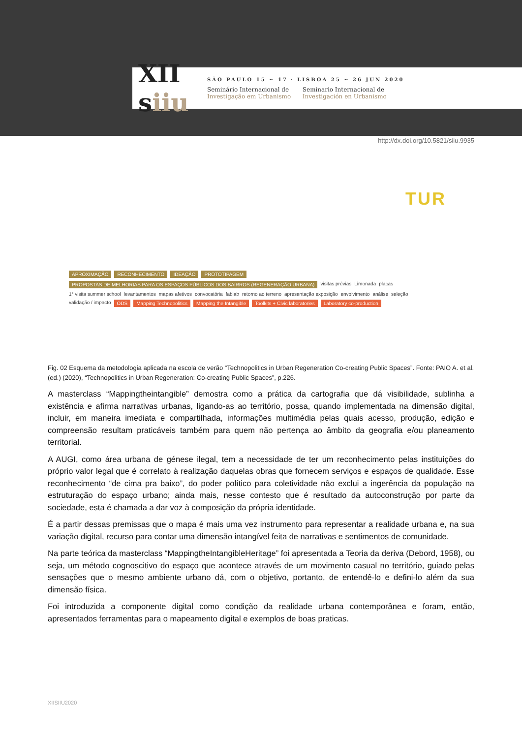XII
siiu
SÃO PAULO 15 ~ 17 · LISBOA 25 ~ 26 JUN 2020
Seminário Internacional de Investigação em Urbanismo
Seminario Internacional de Investigación en Urbanismo
http://dx.doi.org/10.5821/siiu.9935
TUR
APROXIMAÇÃO RECONHECIMENTO IDEAÇÃO PROTOTIPAGEM PROPOSTAS DE MELHORIAS PARA OS ESPAÇOS PÚBLICOS DOS BAIRROS (REGENERAÇÃO URBANA) visitas prévias Limonada placas 1° visita summer school levantamentos mapas afetivos convocatória fablab retorno ao terreno apresentação exposição envolvimento análise seleção validação / impacto ODS Mapping Technopolitics Mapping the Intangible Toolkits + Civic laboratories Laboratory co-production
Fig. 02 Esquema da metodologia aplicada na escola de verão “Technopolitics in Urban Regeneration Co-creating Public Spaces”. Fonte: PAIO A. et al. (ed.) (2020), “Technopolitics in Urban Regeneration: Co-creating Public Spaces”, p.226.
A masterclass “Mappingtheintangible” demostra como a prática da cartografia que dá visibilidade, sublinha a existência e afirma narrativas urbanas, ligando-as ao território, possa, quando implementada na dimensão digital, incluir, em maneira imediata e compartilhada, informações multimédia pelas quais acesso, produção, edição e compreensão resultam praticáveis também para quem não pertença ao âmbito da geografia e/ou planeamento territorial.
A AUGI, como área urbana de génese ilegal, tem a necessidade de ter um reconhecimento pelas instituições do próprio valor legal que é correlato à realização daquelas obras que fornecem serviços e espaços de qualidade. Esse reconhecimento “de cima pra baixo”, do poder político para coletividade não exclui a ingerência da população na estruturação do espaço urbano; ainda mais, nesse contesto que é resultado da autoconstrução por parte da sociedade, esta é chamada a dar voz à composição da própria identidade.
É a partir dessas premissas que o mapa é mais uma vez instrumento para representar a realidade urbana e, na sua variação digital, recurso para contar uma dimensão intangível feita de narrativas e sentimentos de comunidade.
Na parte teórica da masterclass “MappingtheIntangibleHeritage” foi apresentada a Teoria da deriva (Debord, 1958), ou seja, um método cognoscitivo do espaço que acontece através de um movimento casual no território, guiado pelas sensações que o mesmo ambiente urbano dá, com o objetivo, portanto, de entendê-lo e defini-lo além da sua dimensão física.
Foi introduzida a componente digital como condição da realidade urbana contemporânea e foram, então, apresentados ferramentas para o mapeamento digital e exemplos de boas praticas.
XIISIIU2020